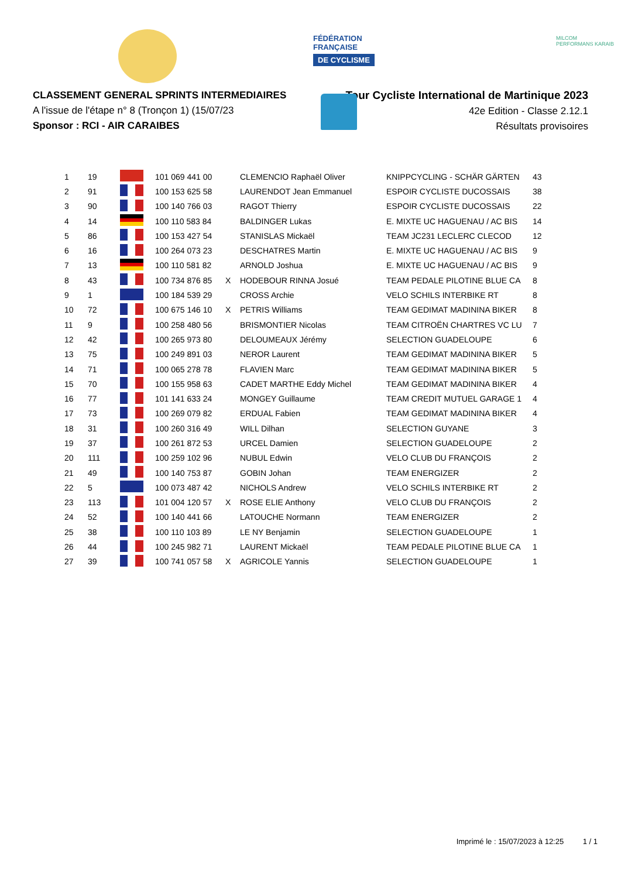FÉDÉRATION
FRANÇAISE
DE CYCLISME
MILCOM
PERFORMANS KARAIB
CLASSEMENT GENERAL SPRINTS INTERMEDIAIRES
A l'issue de l'étape n° 8 (Tronçon 1) (15/07/23
Sponsor : RCI - AIR CARAIBES
Tour Cycliste International de Martinique 2023
42e Edition - Classe 2.12.1
Résultats provisoires
| 1 | 19 | | 101 069 441 00 | | CLEMENCIO Raphaël Oliver | KNIPPCYCLING - SCHÄR GÄRTEN | 43 |
| 2 | 91 | | 100 153 625 58 | | LAURENDOT Jean Emmanuel | ESPOIR CYCLISTE DUCOSSAIS | 38 |
| 3 | 90 | | 100 140 766 03 | | RAGOT Thierry | ESPOIR CYCLISTE DUCOSSAIS | 22 |
| 4 | 14 | | 100 110 583 84 | | BALDINGER Lukas | E. MIXTE UC HAGUENAU / AC BIS | 14 |
| 5 | 86 | | 100 153 427 54 | | STANISLAS Mickaël | TEAM JC231 LECLERC CLECOD | 12 |
| 6 | 16 | | 100 264 073 23 | | DESCHATRES Martin | E. MIXTE UC HAGUENAU / AC BIS | 9 |
| 7 | 13 | | 100 110 581 82 | | ARNOLD Joshua | E. MIXTE UC HAGUENAU / AC BIS | 9 |
| 8 | 43 | | 100 734 876 85 | X | HODEBOUR RINNA Josué | TEAM PEDALE PILOTINE BLUE CA | 8 |
| 9 | 1 | | 100 184 539 29 | | CROSS Archie | VELO SCHILS INTERBIKE RT | 8 |
| 10 | 72 | | 100 675 146 10 | X | PETRIS Williams | TEAM GEDIMAT MADININA BIKER | 8 |
| 11 | 9 | | 100 258 480 56 | | BRISMONTIER Nicolas | TEAM CITROËN CHARTRES VC LU | 7 |
| 12 | 42 | | 100 265 973 80 | | DELOUMEAUX Jérémy | SELECTION GUADELOUPE | 6 |
| 13 | 75 | | 100 249 891 03 | | NEROR Laurent | TEAM GEDIMAT MADININA BIKER | 5 |
| 14 | 71 | | 100 065 278 78 | | FLAVIEN Marc | TEAM GEDIMAT MADININA BIKER | 5 |
| 15 | 70 | | 100 155 958 63 | | CADET MARTHE Eddy Michel | TEAM GEDIMAT MADININA BIKER | 4 |
| 16 | 77 | | 101 141 633 24 | | MONGEY Guillaume | TEAM CREDIT MUTUEL GARAGE 1 | 4 |
| 17 | 73 | | 100 269 079 82 | | ERDUAL Fabien | TEAM GEDIMAT MADININA BIKER | 4 |
| 18 | 31 | | 100 260 316 49 | | WILL Dilhan | SELECTION GUYANE | 3 |
| 19 | 37 | | 100 261 872 53 | | URCEL Damien | SELECTION GUADELOUPE | 2 |
| 20 | 111 | | 100 259 102 96 | | NUBUL Edwin | VELO CLUB DU FRANÇOIS | 2 |
| 21 | 49 | | 100 140 753 87 | | GOBIN Johan | TEAM ENERGIZER | 2 |
| 22 | 5 | | 100 073 487 42 | | NICHOLS Andrew | VELO SCHILS INTERBIKE RT | 2 |
| 23 | 113 | | 101 004 120 57 | X | ROSE ELIE Anthony | VELO CLUB DU FRANÇOIS | 2 |
| 24 | 52 | | 100 140 441 66 | | LATOUCHE Normann | TEAM ENERGIZER | 2 |
| 25 | 38 | | 100 110 103 89 | | LE NY Benjamin | SELECTION GUADELOUPE | 1 |
| 26 | 44 | | 100 245 982 71 | | LAURENT Mickaël | TEAM PEDALE PILOTINE BLUE CA | 1 |
| 27 | 39 | | 100 741 057 58 | X | AGRICOLE Yannis | SELECTION GUADELOUPE | 1 |
Imprimé le : 15/07/2023 à 12:25 1 / 1